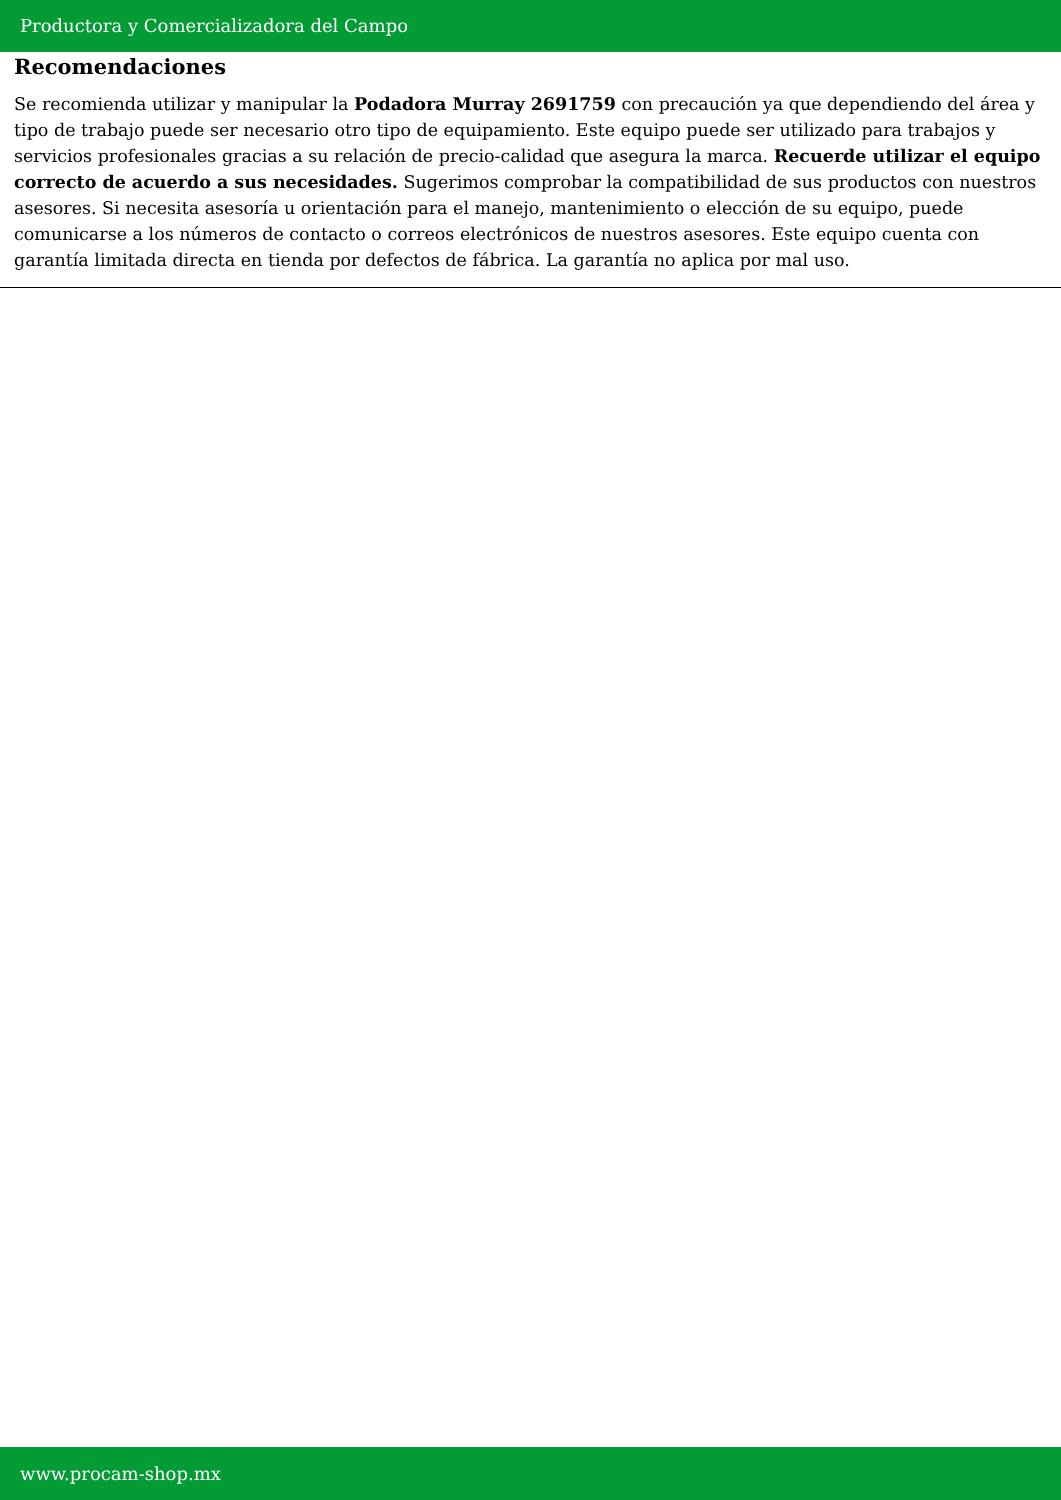Productora y Comercializadora del Campo
Recomendaciones
Se recomienda utilizar y manipular la Podadora Murray 2691759 con precaución ya que dependiendo del área y tipo de trabajo puede ser necesario otro tipo de equipamiento. Este equipo puede ser utilizado para trabajos y servicios profesionales gracias a su relación de precio-calidad que asegura la marca. Recuerde utilizar el equipo correcto de acuerdo a sus necesidades. Sugerimos comprobar la compatibilidad de sus productos con nuestros asesores. Si necesita asesoría u orientación para el manejo, mantenimiento o elección de su equipo, puede comunicarse a los números de contacto o correos electrónicos de nuestros asesores. Este equipo cuenta con garantía limitada directa en tienda por defectos de fábrica. La garantía no aplica por mal uso.
www.procam-shop.mx